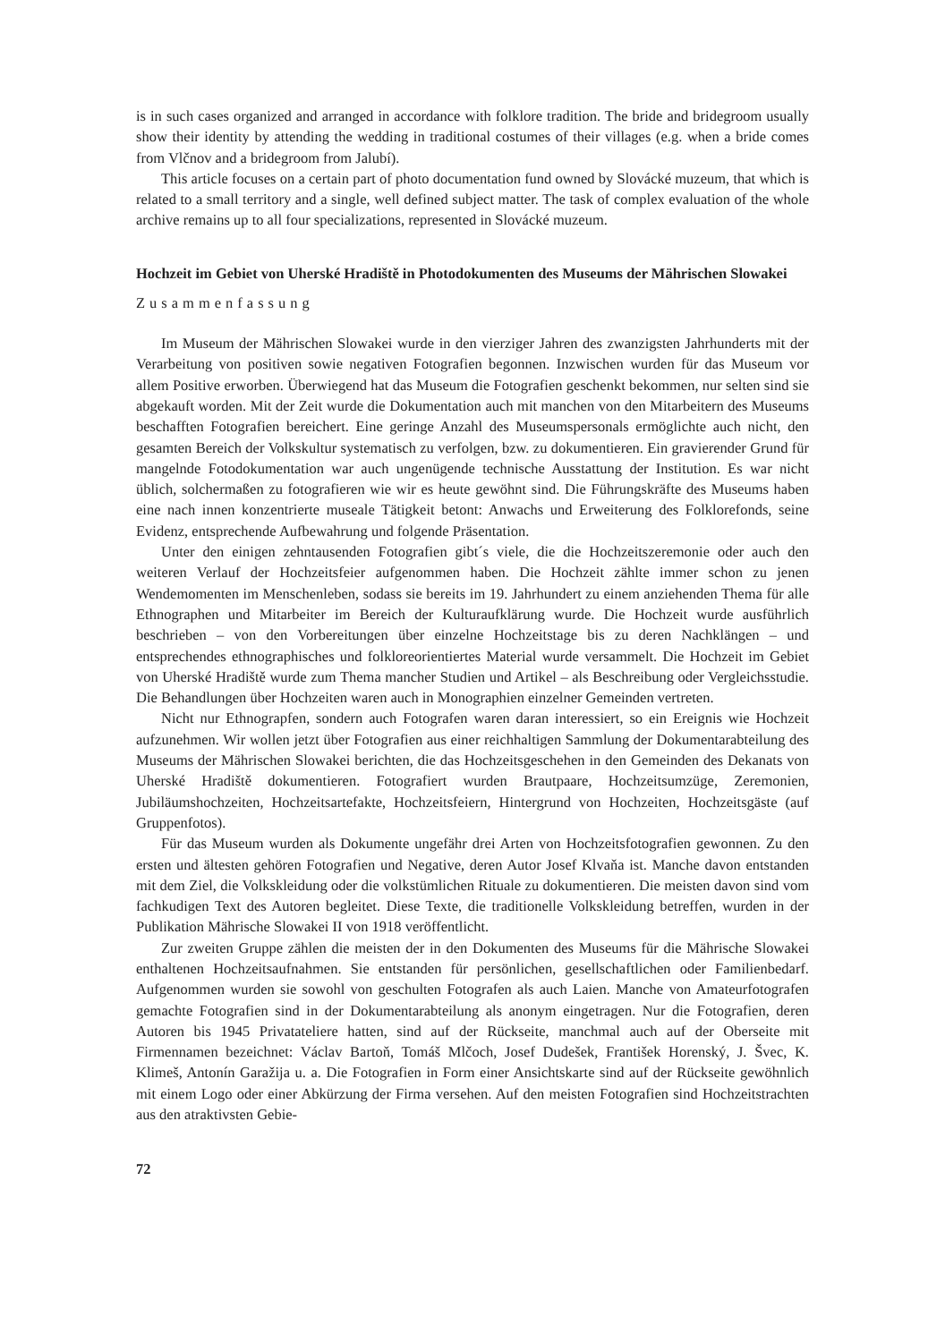is in such cases organized and arranged in accordance with folklore tradition. The bride and bride­groom usually show their identity by attending the wedding in traditional costumes of their villages (e.g. when a bride comes from Vlčnov and a bridegroom from Jalubí).
This article focuses on a certain part of photo documentation fund owned by Slovácké muzeum, that which is related to a small territory and a single, well defined subject matter. The task of complex evaluation of the whole archive remains up to all four specializations, represented in Slovácké muzeum.
Hochzeit im Gebiet von Uherské Hradiště in Photodokumenten des Museums der Mährischen Slowakei
Zusammenfassung
Im Museum der Mährischen Slowakei wurde in den vierziger Jahren des zwanzigsten Jahrhun­derts mit der Verarbeitung von positiven sowie negativen Fotografien begonnen. Inzwischen wurden für das Museum vor allem Positive erworben. Überwiegend hat das Museum die Fotografien ge­schenkt bekommen, nur selten sind sie abgekauft worden. Mit der Zeit wurde die Dokumentation auch mit manchen von den Mitarbeitern des Museums beschafften Fotografien bereichert. Eine ge­ringe Anzahl des Museumspersonals ermöglichte auch nicht, den gesamten Bereich der Volkskultur systematisch zu verfolgen, bzw. zu dokumentieren. Ein gravierender Grund für mangelnde Fotodo­kumentation war auch ungenügende technische Ausstattung der Institution. Es war nicht üblich, solchermaßen zu fotografieren wie wir es heute gewöhnt sind. Die Führungskräfte des Museums haben eine nach innen konzentrierte museale Tätigkeit betont: Anwachs und Erweiterung des Folk­lorefonds, seine Evidenz, entsprechende Aufbewahrung und folgende Präsentation.
Unter den einigen zehntausenden Fotografien gibt´s viele, die die Hochzeitszeremonie oder auch den weiteren Verlauf der Hochzeitsfeier aufgenommen haben. Die Hochzeit zählte immer schon zu jenen Wendemomenten im Menschenleben, sodass sie bereits im 19. Jahrhundert zu einem anziehen­den Thema für alle Ethnographen und Mitarbeiter im Bereich der Kulturaufklärung wurde. Die Hoch­zeit wurde ausführlich beschrieben – von den Vorbereitungen über einzelne Hochzeitstage bis zu deren Nachklängen – und entsprechendes ethnographisches und folkloreorientiertes Material wurde versammelt. Die Hochzeit im Gebiet von Uherské Hradiště wurde zum Thema mancher Studien und Artikel – als Beschreibung oder Vergleichsstudie. Die Behandlungen über Hochzeiten waren auch in Monographien einzelner Gemeinden vertreten.
Nicht nur Ethnograpfen, sondern auch Fotografen waren daran interessiert, so ein Ereignis wie Hochzeit aufzunehmen. Wir wollen jetzt über Fotografien aus einer reichhaltigen Sammlung der Dokumentarabteilung des Museums der Mährischen Slowakei berichten, die das Hochzeitsgesche­hen in den Gemeinden des Dekanats von Uherské Hradiště dokumentieren. Fotografiert wurden Brautpaare, Hochzeitsumzüge, Zeremonien, Jubiläumshochzeiten, Hochzeitsartefakte, Hochzeits­feiern, Hintergrund von Hochzeiten, Hochzeitsgäste (auf Gruppenfotos).
Für das Museum wurden als Dokumente ungefähr drei Arten von Hochzeitsfotografien gewon­nen. Zu den ersten und ältesten gehören Fotografien und Negative, deren Autor Josef Klvaňa ist. Manche davon entstanden mit dem Ziel, die Volkskleidung oder die volkstümlichen Rituale zu doku­mentieren. Die meisten davon sind vom fachkudigen Text des Autoren begleitet. Diese Texte, die traditionelle Volkskleidung betreffen, wurden in der Publikation Mährische Slowakei II von 1918 veröffentlicht.
Zur zweiten Gruppe zählen die meisten der in den Dokumenten des Museums für die Mährische Slowakei enthaltenen Hochzeitsaufnahmen. Sie entstanden für persönlichen, gesellschaftlichen oder Familienbedarf. Aufgenommen wurden sie sowohl von geschulten Fotografen als auch Laien. Man­che von Amateurfotografen gemachte Fotografien sind in der Dokumentarabteilung als anonym ein­getragen. Nur die Fotografien, deren Autoren bis 1945 Privatateliere hatten, sind auf der Rückseite, manchmal auch auf der Oberseite mit Firmennamen bezeichnet: Václav Bartoň, Tomáš Mlčoch, Josef Dudešek, František Horenský, J. Švec, K. Klimeš, Antonín Garažija u. a. Die Fotografien in Form einer Ansichtskarte sind auf der Rückseite gewöhnlich mit einem Logo oder einer Abkürzung der Firma versehen. Auf den meisten Fotografien sind Hochzeitstrachten aus den atraktivsten Gebie-
72